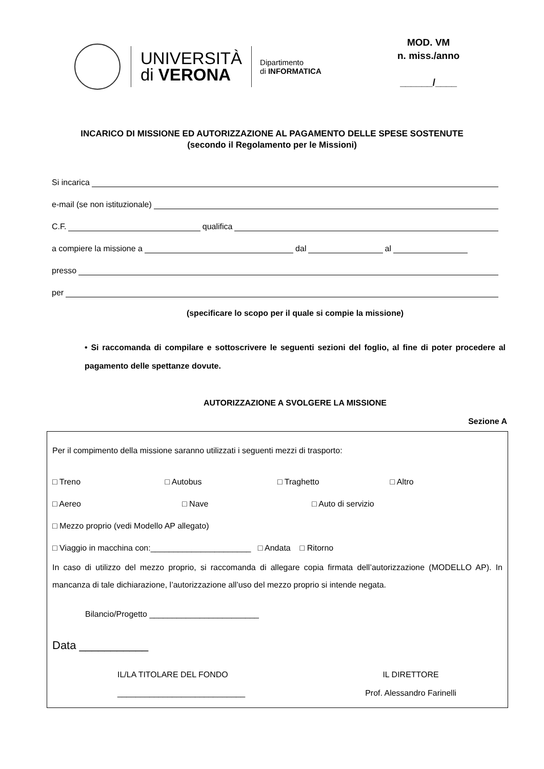UNIVERSITÀ
di VERONA
Dipartimento
di INFORMATICA
MOD. VM
n. miss./anno
______/____
INCARICO DI MISSIONE ED AUTORIZZAZIONE AL PAGAMENTO DELLE SPESE SOSTENUTE
(secondo il Regolamento per le Missioni)
Si incarica
e-mail (se non istituzionale)
C.F. qualifica
a compiere la missione a dal al
presso
per
(specificare lo scopo per il quale si compie la missione)
• Si raccomanda di compilare e sottoscrivere le seguenti sezioni del foglio, al fine di poter procedere al pagamento delle spettanze dovute.
AUTORIZZAZIONE A SVOLGERE LA MISSIONE
Sezione A
Per il compimento della missione saranno utilizzati i seguenti mezzi di trasporto:
□ Treno □ Autobus □ Traghetto □ Altro
□ Aereo □ Nave □ Auto di servizio
□ Mezzo proprio (vedi Modello AP allegato)
□ Viaggio in macchina con:______________________ □ Andata □ Ritorno
In caso di utilizzo del mezzo proprio, si raccomanda di allegare copia firmata dell’autorizzazione (MODELLO AP). In mancanza di tale dichiarazione, l’autorizzazione all’uso del mezzo proprio si intende negata.
Bilancio/Progetto ________________________
Data ___________
IL/LA TITOLARE DEL FONDO
____________________________
IL DIRETTORE
Prof. Alessandro Farinelli